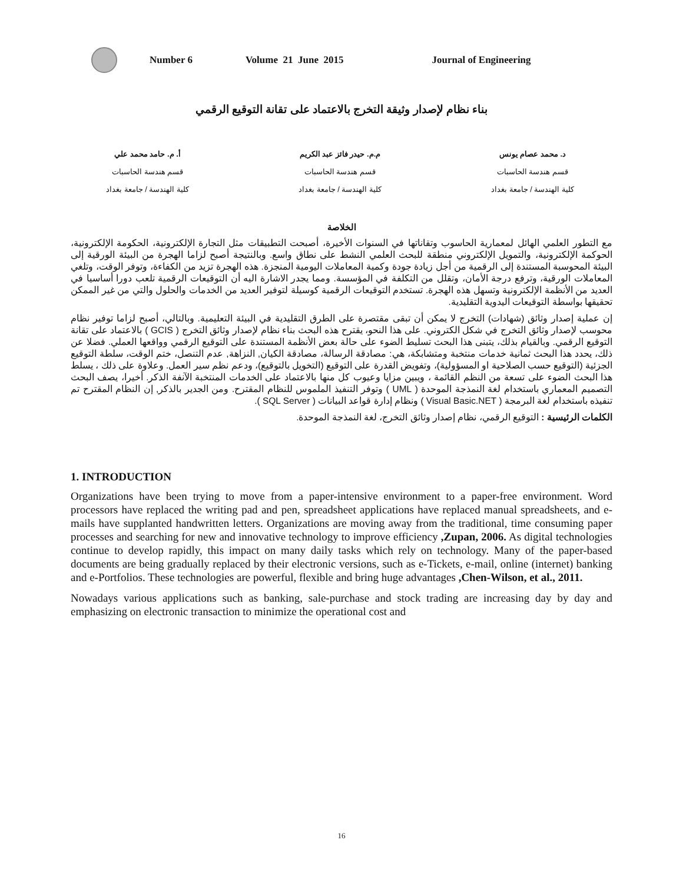Number 6 Volume 21 June 2015 Journal of Engineering
بناء نظام لإصدار وثيقة التخرج بالاعتماد على تقانة التوقيع الرقمي
د. محمد عصام يونس
قسم هندسة الحاسبات
كلية الهندسة / جامعة بغداد
م.م. حيدر فائز عبد الكريم
قسم هندسة الحاسبات
كلية الهندسة / جامعة بغداد
أ. م. حامد محمد علي
قسم هندسة الحاسبات
كلية الهندسة / جامعة بغداد
الخلاصة
مع التطور العلمي الهائل لمعمارية الحاسوب وتقاناتها في السنوات الأخيرة، أصبحت التطبيقات مثل التجارة الإلكترونية، الحكومة الإلكترونية، الحوكمة الإلكترونية، والتمويل الإلكتروني منطقة للبحث العلمي النشط على نطاق واسع. وبالنتيجة أصبح لزاما الهجرة من البيئة الورقية إلى البيئة المحوسبة المستندة إلى الرقمية من أجل زيادة جودة وكمية المعاملات اليومية المنجزة. هذه الهجرة تزيد من الكفاءة، وتوفر الوقت، وتلغي المعاملات الورقية، وترفع درجة الأمان، وتقلل من التكلفة في المؤسسة. ومما يجدر الاشارة اليه أن التوقيعات الرقمية تلعب دورا أساسيا في العديد من الأنظمة الإلكترونية وتسهل هذه الهجرة. تستخدم التوقيعات الرقمية كوسيلة لتوفير العديد من الخدمات والحلول والتي من غير الممكن تحقيقها بواسطة التوقيعات اليدوية التقليدية.
إن عملية إصدار وثائق (شهادات) التخرج لا يمكن أن تبقى مقتصرة على الطرق التقليدية في البيئة التعليمية. وبالتالي، أصبح لزاما توفير نظام محوسب لإصدار وثائق التخرج في شكل الكتروني. على هذا النحو، يقترح هذه البحث بناء نظام لإصدار وثائق التخرج ( GCIS ) بالاعتماد على تقانة التوقيع الرقمي. وبالقيام بذلك، يتبنى هذا البحث تسليط الضوء على حالة بعض الأنظمة المستندة على التوقيع الرقمي وواقعها العملي. فضلا عن ذلك، يحدد هذا البحث ثمانية خدمات منتخبة ومتشابكة، هي: مصادقة الرسالة، مصادقة الكيان, النزاهة, عدم التنصل، ختم الوقت، سلطة التوقيع الجزئية (التوقيع حسب الصلاحية او المسؤولية)، وتفويض القدرة على التوقيع (التخويل بالتوقيع)، ودعم نظم سير العمل. وعلاوة على ذلك ، يسلط هذا البحث الضوء على تسعة من النظم القائمة ، ويبين مزايا وعيوب كل منها بالاعتماد على الخدمات المنتخبة الآنفة الذكر. أخيرا، يصف البحث التصميم المعماري باستخدام لغة النمذجة الموحدة ( UML ) وتوفر التنفيذ الملموس للنظام المقترح. ومن الجدير بالذكر, إن النظام المقترح تم تنفيذه باستخدام لغة البرمجة ( Visual Basic.NET ) ونظام إدارة قواعد البيانات ( SQL Server ).
الكلمات الرئيسية : التوقيع الرقمي، نظام إصدار وثائق التخرج، لغة النمذجة الموحدة.
1. INTRODUCTION
Organizations have been trying to move from a paper-intensive environment to a paper-free environment. Word processors have replaced the writing pad and pen, spreadsheet applications have replaced manual spreadsheets, and e-mails have supplanted handwritten letters. Organizations are moving away from the traditional, time consuming paper processes and searching for new and innovative technology to improve efficiency ,Zupan, 2006. As digital technologies continue to develop rapidly, this impact on many daily tasks which rely on technology. Many of the paper-based documents are being gradually replaced by their electronic versions, such as e-Tickets, e-mail, online (internet) banking and e-Portfolios. These technologies are powerful, flexible and bring huge advantages ,Chen-Wilson, et al., 2011.
Nowadays various applications such as banking, sale-purchase and stock trading are increasing day by day and emphasizing on electronic transaction to minimize the operational cost and
16